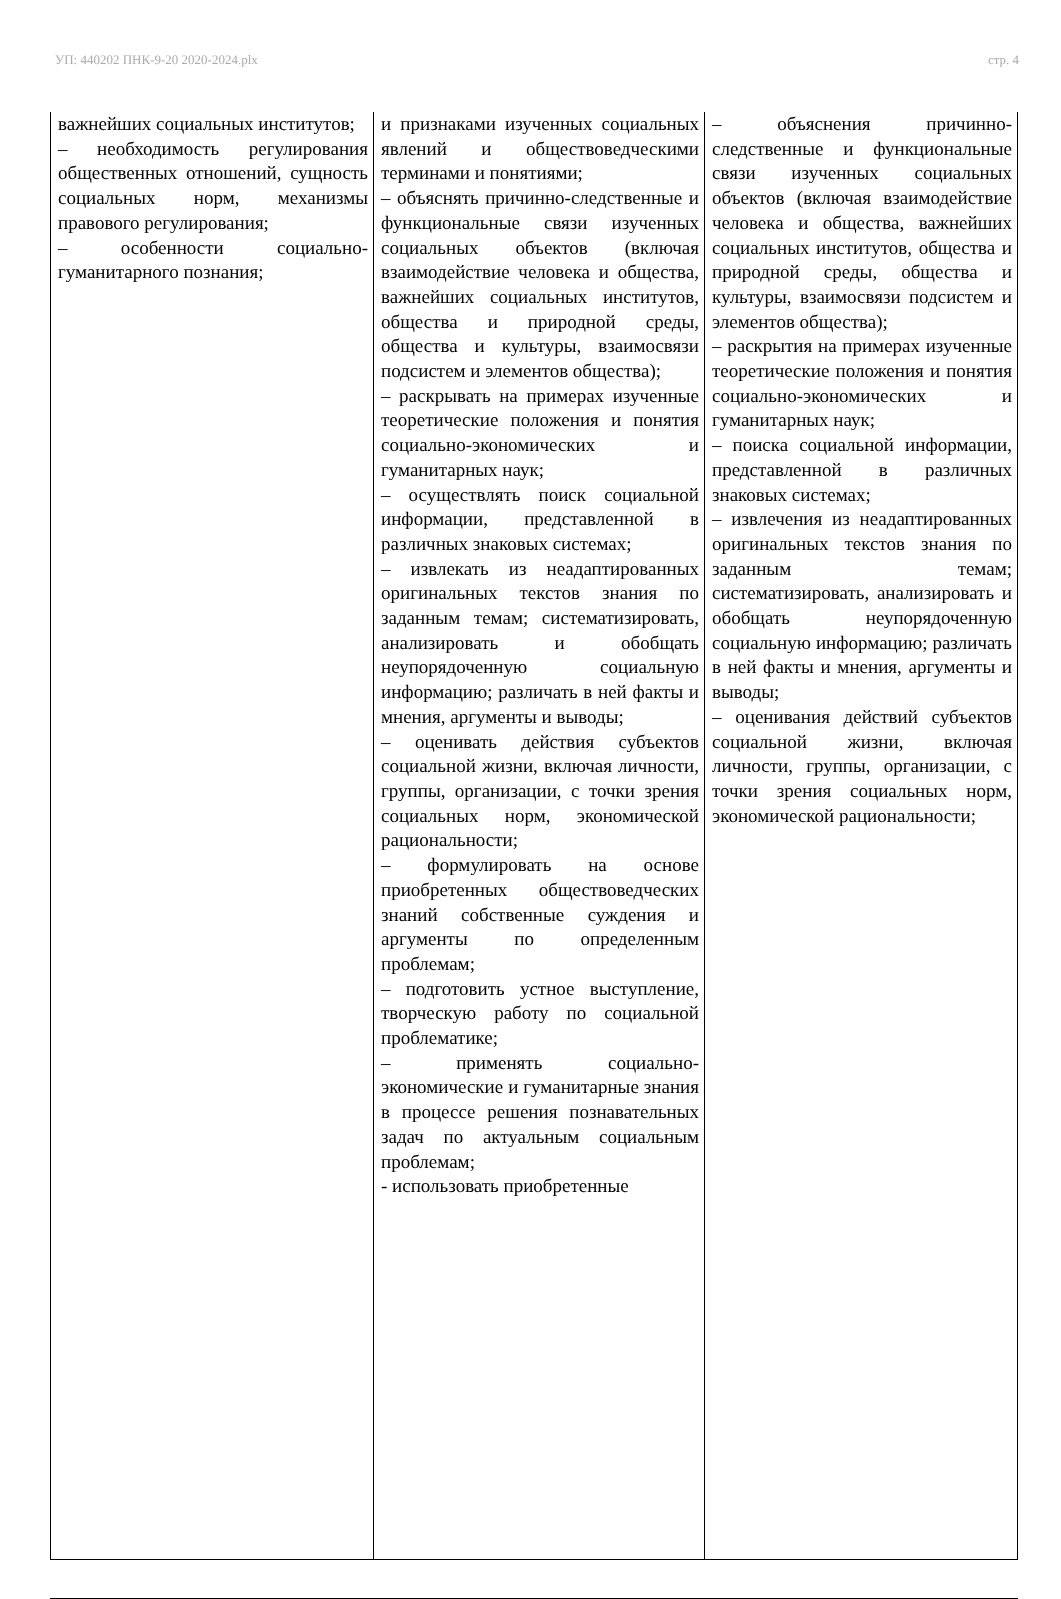УП: 440202 ПНК-9-20 2020-2024.plx стр. 4
| важнейших социальных институтов; – необходимость регулирования общественных отношений, сущность социальных норм, механизмы правового регулирования; – особенности социально-гуманитарного познания; | и признаками изученных социальных явлений и обществоведческими терминами и понятиями; – объяснять причинно-следственные и функциональные связи изученных социальных объектов (включая взаимодействие человека и общества, важнейших социальных институтов, общества и природной среды, общества и культуры, взаимосвязи подсистем и элементов общества); – раскрывать на примерах изученные теоретические положения и понятия социально-экономических и гуманитарных наук; – осуществлять поиск социальной информации, представленной в различных знаковых системах; – извлекать из неадаптированных оригинальных текстов знания по заданным темам; систематизировать, анализировать и обобщать неупорядоченную социальную информацию; различать в ней факты и мнения, аргументы и выводы; – оценивать действия субъектов социальной жизни, включая личности, группы, организации, с точки зрения социальных норм, экономической рациональности; – формулировать на основе приобретенных обществоведческих знаний собственные суждения и аргументы по определенным проблемам; – подготовить устное выступление, творческую работу по социальной проблематике; – применять социально-экономические и гуманитарные знания в процессе решения познавательных задач по актуальным социальным проблемам; - использовать приобретенные | – объяснения причинно-следственные и функциональные связи изученных социальных объектов (включая взаимодействие человека и общества, важнейших социальных институтов, общества и природной среды, общества и культуры, взаимосвязи подсистем и элементов общества); – раскрытия на примерах изученные теоретические положения и понятия социально-экономических и гуманитарных наук; – поиска социальной информации, представленной в различных знаковых системах; – извлечения из неадаптированных оригинальных текстов знания по заданным темам; систематизировать, анализировать и обобщать неупорядоченную социальную информацию; различать в ней факты и мнения, аргументы и выводы; – оценивания действий субъектов социальной жизни, включая личности, группы, организации, с точки зрения социальных норм, экономической рациональности; |